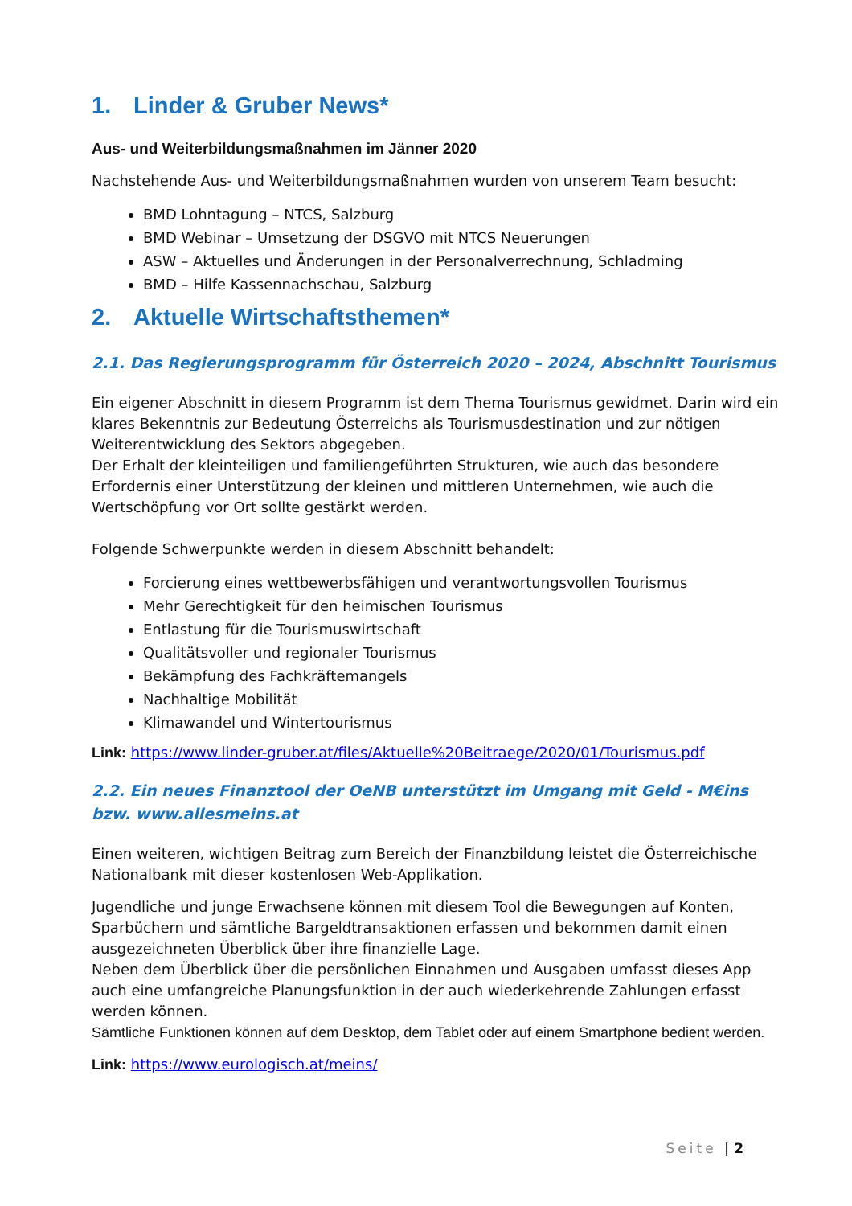1. Linder & Gruber News*
Aus- und Weiterbildungsmaßnahmen im Jänner 2020
Nachstehende Aus- und Weiterbildungsmaßnahmen wurden von unserem Team besucht:
BMD Lohntagung – NTCS, Salzburg
BMD Webinar – Umsetzung der DSGVO mit NTCS Neuerungen
ASW – Aktuelles und Änderungen in der Personalverrechnung, Schladming
BMD – Hilfe Kassennachschau, Salzburg
2. Aktuelle Wirtschaftsthemen*
2.1. Das Regierungsprogramm für Österreich 2020 – 2024, Abschnitt Tourismus
Ein eigener Abschnitt in diesem Programm ist dem Thema Tourismus gewidmet. Darin wird ein klares Bekenntnis zur Bedeutung Österreichs als Tourismusdestination und zur nötigen Weiterentwicklung des Sektors abgegeben.
Der Erhalt der kleinteiligen und familiengeführten Strukturen, wie auch das besondere Erfordernis einer Unterstützung der kleinen und mittleren Unternehmen, wie auch die Wertschöpfung vor Ort sollte gestärkt werden.
Folgende Schwerpunkte werden in diesem Abschnitt behandelt:
Forcierung eines wettbewerbsfähigen und verantwortungsvollen Tourismus
Mehr Gerechtigkeit für den heimischen Tourismus
Entlastung für die Tourismuswirtschaft
Qualitätsvoller und regionaler Tourismus
Bekämpfung des Fachkräftemangels
Nachhaltige Mobilität
Klimawandel und Wintertourismus
Link: https://www.linder-gruber.at/files/Aktuelle%20Beitraege/2020/01/Tourismus.pdf
2.2. Ein neues Finanztool der OeNB unterstützt im Umgang mit Geld - M€ins bzw. www.allesmeins.at
Einen weiteren, wichtigen Beitrag zum Bereich der Finanzbildung leistet die Österreichische Nationalbank mit dieser kostenlosen Web-Applikation.
Jugendliche und junge Erwachsene können mit diesem Tool die Bewegungen auf Konten, Sparbüchern und sämtliche Bargeldtransaktionen erfassen und bekommen damit einen ausgezeichneten Überblick über ihre finanzielle Lage.
Neben dem Überblick über die persönlichen Einnahmen und Ausgaben umfasst dieses App auch eine umfangreiche Planungsfunktion in der auch wiederkehrende Zahlungen erfasst werden können.
Sämtliche Funktionen können auf dem Desktop, dem Tablet oder auf einem Smartphone bedient werden.
Link: https://www.eurologisch.at/meins/
Seite | 2